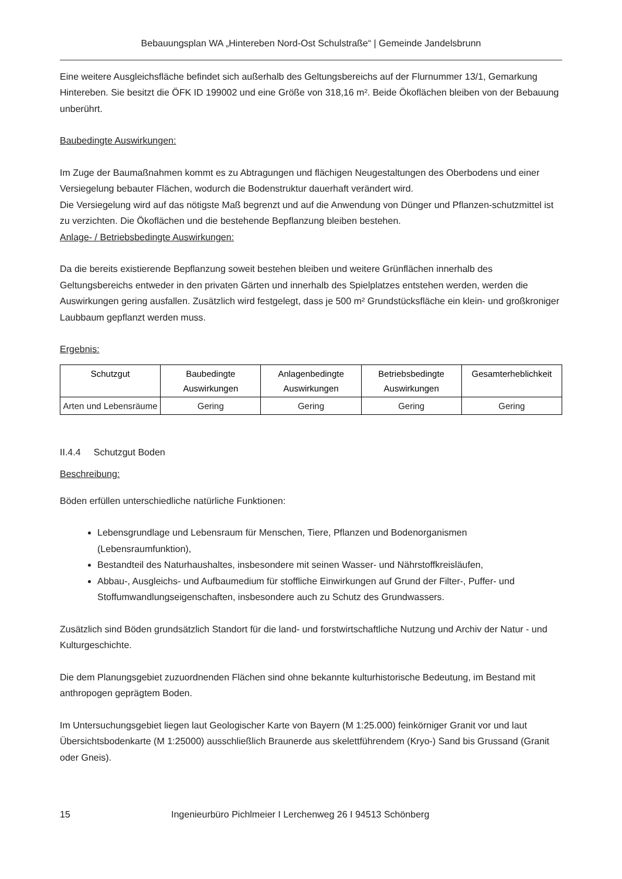Bebauungsplan WA „Hintereben Nord-Ost Schulstraße“ | Gemeinde Jandelsbrunn
Eine weitere Ausgleichsfläche befindet sich außerhalb des Geltungsbereichs auf der Flurnummer 13/1, Gemarkung Hintereben. Sie besitzt die ÖFK ID 199002 und eine Größe von 318,16 m². Beide Ökoflächen bleiben von der Bebauung unberührt.
Baubedingte Auswirkungen:
Im Zuge der Baumaßnahmen kommt es zu Abtragungen und flächigen Neugestaltungen des Oberbodens und einer Versiegelung bebauter Flächen, wodurch die Bodenstruktur dauerhaft verändert wird.
Die Versiegelung wird auf das nötigste Maß begrenzt und auf die Anwendung von Dünger und Pflanzen-schutzmittel ist zu verzichten. Die Ökoflächen und die bestehende Bepflanzung bleiben bestehen.
Anlage- / Betriebsbedingte Auswirkungen:
Da die bereits existierende Bepflanzung soweit bestehen bleiben und weitere Grünflächen innerhalb des Geltungsbereichs entweder in den privaten Gärten und innerhalb des Spielplatzes entstehen werden, werden die Auswirkungen gering ausfallen. Zusätzlich wird festgelegt, dass je 500 m² Grundstücksfläche ein klein- und großkroniger Laubbaum gepflanzt werden muss.
Ergebnis:
| Schutzgut | Baubedingte Auswirkungen | Anlagenbedingte Auswirkungen | Betriebsbedingte Auswirkungen | Gesamterheblichkeit |
| --- | --- | --- | --- | --- |
| Arten und Lebensräume | Gering | Gering | Gering | Gering |
II.4.4 Schutzgut Boden
Beschreibung:
Böden erfüllen unterschiedliche natürliche Funktionen:
Lebensgrundlage und Lebensraum für Menschen, Tiere, Pflanzen und Bodenorganismen (Lebensraumfunktion),
Bestandteil des Naturhaushaltes, insbesondere mit seinen Wasser- und Nährstoffkreisläufen,
Abbau-, Ausgleichs- und Aufbaumedium für stoffliche Einwirkungen auf Grund der Filter-, Puffer- und Stoffumwandlungseigenschaften, insbesondere auch zu Schutz des Grundwassers.
Zusätzlich sind Böden grundsätzlich Standort für die land- und forstwirtschaftliche Nutzung und Archiv der Natur - und Kulturgeschichte.
Die dem Planungsgebiet zuzuordnenden Flächen sind ohne bekannte kulturhistorische Bedeutung, im Bestand mit anthropogen geprägtem Boden.
Im Untersuchungsgebiet liegen laut Geologischer Karte von Bayern (M 1:25.000) feinkörniger Granit vor und laut Übersichtsbodenkarte (M 1:25000) ausschließlich Braunerde aus skelettführendem (Kryo-) Sand bis Grussand (Granit oder Gneis).
15 Ingenieurbüro Pichlmeier I Lerchenweg 26 I 94513 Schönberg